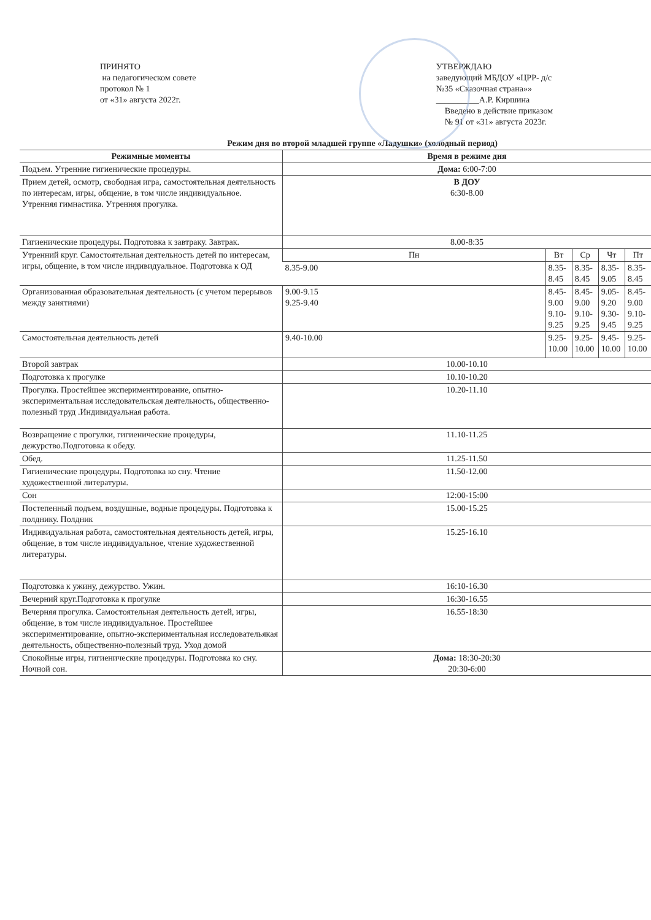ПРИНЯТО
на педагогическом совете
протокол № 1
от «31» августа 2022г.
УТВЕРЖДАЮ
заведующий МБДОУ «ЦРР- д/с
№35 «Сказочная страна»»
__________А.Р. Киршина
Введено в действие приказом
№ 91 от «31» августа 2023г.
Режим дня во второй младшей группе «Ладушки» (холодный период)
| Режимные моменты | Время в режиме дня | | | | |
| --- | --- | --- | --- | --- | --- |
| Подъем. Утренние гигиенические процедуры. | Дома: 6:00-7:00 | | | | |
| Прием детей, осмотр, свободная игра, самостоятельная деятельность по интересам, игры, общение, в том числе индивидуальное. Утренняя гимнастика. Утренняя прогулка. | В ДОУ 6:30-8.00 | | | | |
| Гигиенические процедуры. Подготовка к завтраку. Завтрак. | 8.00-8:35 | | | | |
| Утренний круг. Самостоятельная деятельность детей по интересам, игры, общение, в том числе индивидуальное. Подготовка к ОД | Пн | Вт | Ср | Чт | Пт |
| | 8.35-9.00 | 8.35-8.45 | 8.35-8.45 | 8.35-9.05 | 8.35-8.45 |
| Организованная образовательная деятельность (с учетом перерывов между занятиями) | 9.00-9.15 9.25-9.40 | 8.45-9.00 9.10-9.25 | 8.45-9.00 9.10-9.25 | 9.05-9.20 9.30-9.45 | 8.45-9.00 9.10-9.25 |
| Самостоятельная деятельность детей | 9.40-10.00 | 9.25-10.00 | 9.25-10.00 | 9.45-10.00 | 9.25-10.00 |
| Второй завтрак | 10.00-10.10 | | | | |
| Подготовка к прогулке | 10.10-10.20 | | | | |
| Прогулка. Простейшее экспериментирование, опытно-экспериментальная исследовательская деятельность, общественно-полезный труд .Индивидуальная работа. | 10.20-11.10 | | | | |
| Возвращение с прогулки, гигиенические процедуры, дежурство.Подготовка к обеду. | 11.10-11.25 | | | | |
| Обед. | 11.25-11.50 | | | | |
| Гигиенические процедуры. Подготовка ко сну. Чтение художественной литературы. | 11.50-12.00 | | | | |
| Сон | 12:00-15:00 | | | | |
| Постепенный подъем, воздушные, водные процедуры. Подготовка к полднику. Полдник | 15.00-15.25 | | | | |
| Индивидуальная работа, самостоятельная деятельность детей, игры, общение, в том числе индивидуальное, чтение художественной литературы. | 15.25-16.10 | | | | |
| Подготовка к ужину, дежурство. Ужин. | 16:10-16.30 | | | | |
| Вечерний круг.Подготовка к прогулке | 16:30-16.55 | | | | |
| Вечерняя прогулка. Самостоятельная деятельность детей, игры, общение, в том числе индивидуальное. Простейшее экспериментирование, опытно-экспериментальная исследовательякая деятельность, общественно-полезный труд. Уход домой | 16.55-18:30 | | | | |
| Спокойные игры, гигиенические процедуры. Подготовка ко сну. Ночной сон. | Дома: 18:30-20:30 20:30-6:00 | | | | |